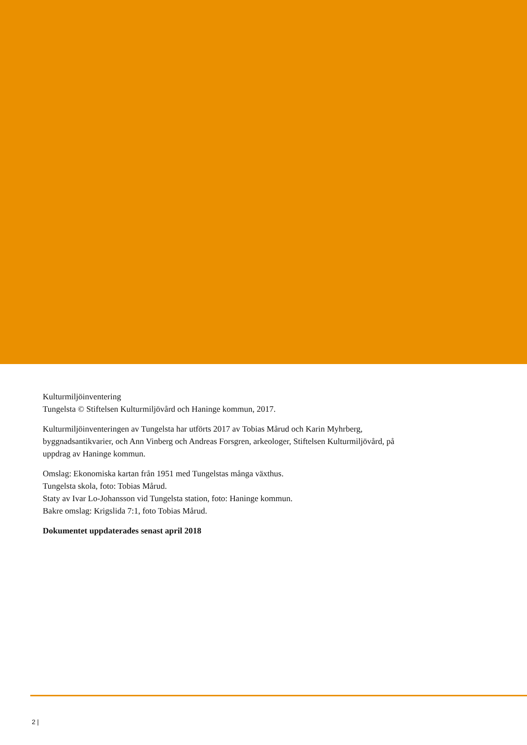Kulturmiljöinventering
Tungelsta © Stiftelsen Kulturmiljövård och Haninge kommun, 2017.
Kulturmiljöinventeringen av Tungelsta har utförts 2017 av Tobias Mårud och Karin Myhrberg, byggnadsantikvarier, och Ann Vinberg och Andreas Forsgren, arkeologer, Stiftelsen Kulturmiljövård, på uppdrag av Haninge kommun.
Omslag: Ekonomiska kartan från 1951 med Tungelstas många växthus.
Tungelsta skola, foto: Tobias Mårud.
Staty av Ivar Lo-Johansson vid Tungelsta station, foto: Haninge kommun.
Bakre omslag: Krigslida 7:1, foto Tobias Mårud.
Dokumentet uppdaterades senast april 2018
2 |